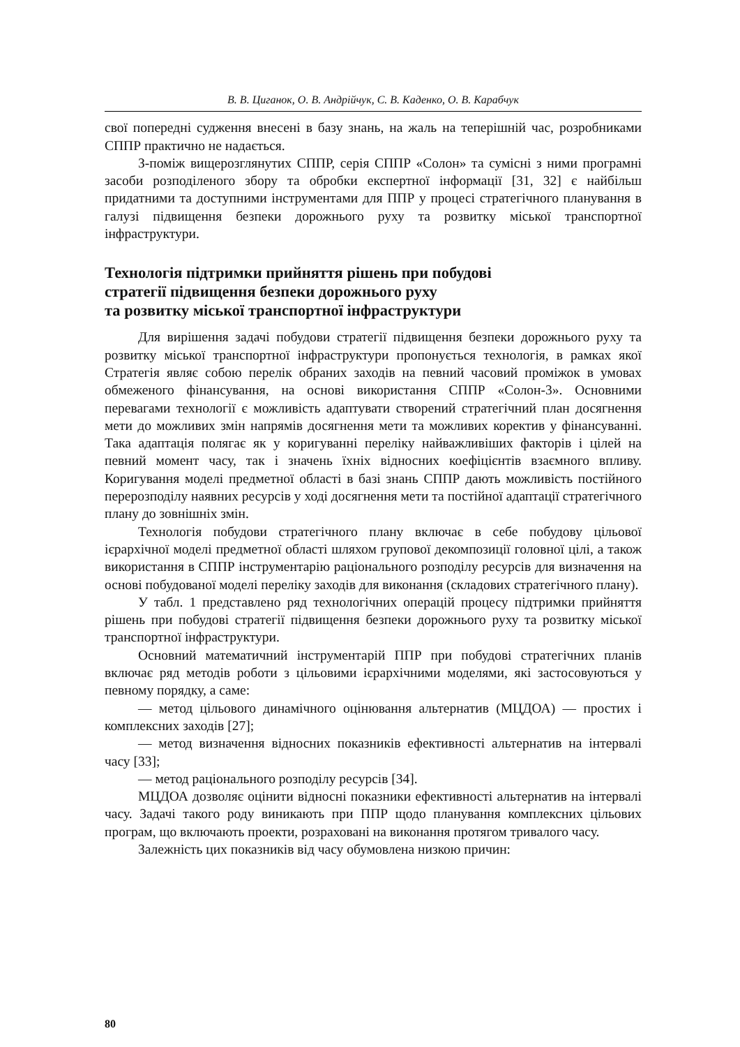В. В. Циганок, О. В. Андрійчук, С. В. Каденко, О. В. Карабчук
свої попередні судження внесені в базу знань, на жаль на теперішній час, розробниками СППР практично не надається.
З-поміж вищерозглянутих СППР, серія СППР «Солон» та сумісні з ними програмні засоби розподіленого збору та обробки експертної інформації [31, 32] є найбільш придатними та доступними інструментами для ППР у процесі стратегічного планування в галузі підвищення безпеки дорожнього руху та розвитку міської транспортної інфраструктури.
Технологія підтримки прийняття рішень при побудові
стратегії підвищення безпеки дорожнього руху
та розвитку міської транспортної інфраструктури
Для вирішення задачі побудови стратегії підвищення безпеки дорожнього руху та розвитку міської транспортної інфраструктури пропонується технологія, в рамках якої Стратегія являє собою перелік обраних заходів на певний часовий проміжок в умовах обмеженого фінансування, на основі використання СППР «Солон-3». Основними перевагами технології є можливість адаптувати створений стратегічний план досягнення мети до можливих змін напрямів досягнення мети та можливих коректив у фінансуванні. Така адаптація полягає як у коригуванні переліку найважливіших факторів і цілей на певний момент часу, так і значень їхніх відносних коефіцієнтів взаємного впливу. Коригування моделі предметної області в базі знань СППР дають можливість постійного перерозподілу наявних ресурсів у ході досягнення мети та постійної адаптації стратегічного плану до зовнішніх змін.
Технологія побудови стратегічного плану включає в себе побудову цільової ієрархічної моделі предметної області шляхом групової декомпозиції головної цілі, а також використання в СППР інструментарію раціонального розподілу ресурсів для визначення на основі побудованої моделі переліку заходів для виконання (складових стратегічного плану).
У табл. 1 представлено ряд технологічних операцій процесу підтримки прийняття рішень при побудові стратегії підвищення безпеки дорожнього руху та розвитку міської транспортної інфраструктури.
Основний математичний інструментарій ППР при побудові стратегічних планів включає ряд методів роботи з цільовими ієрархічними моделями, які застосовуються у певному порядку, а саме:
— метод цільового динамічного оцінювання альтернатив (МЦДОА) — простих і комплексних заходів [27];
— метод визначення відносних показників ефективності альтернатив на інтервалі часу [33];
— метод раціонального розподілу ресурсів [34].
МЦДОА дозволяє оцінити відносні показники ефективності альтернатив на інтервалі часу. Задачі такого роду виникають при ППР щодо планування комплексних цільових програм, що включають проекти, розраховані на виконання протягом тривалого часу.
Залежність цих показників від часу обумовлена низкою причин:
80